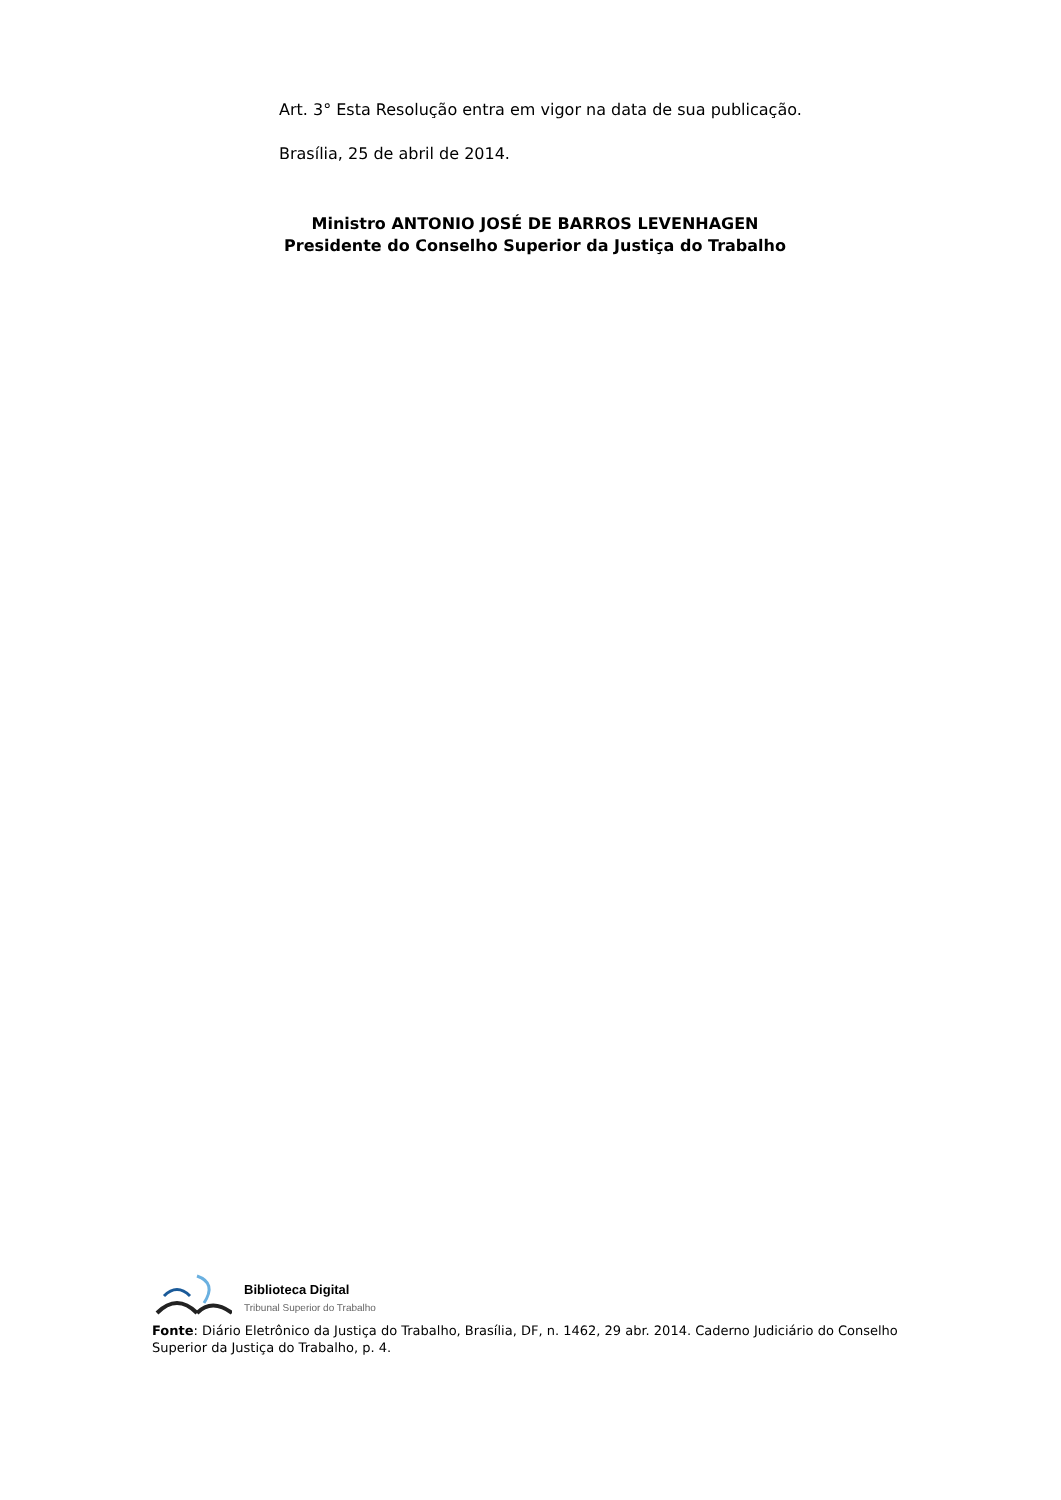Art. 3° Esta Resolução entra em vigor na data de sua publicação.
Brasília, 25 de abril de 2014.
Ministro ANTONIO JOSÉ DE BARROS LEVENHAGEN
Presidente do Conselho Superior da Justiça do Trabalho
Biblioteca Digital
Tribunal Superior do Trabalho
Fonte: Diário Eletrônico da Justiça do Trabalho, Brasília, DF, n. 1462, 29 abr. 2014. Caderno Judiciário do Conselho Superior da Justiça do Trabalho, p. 4.